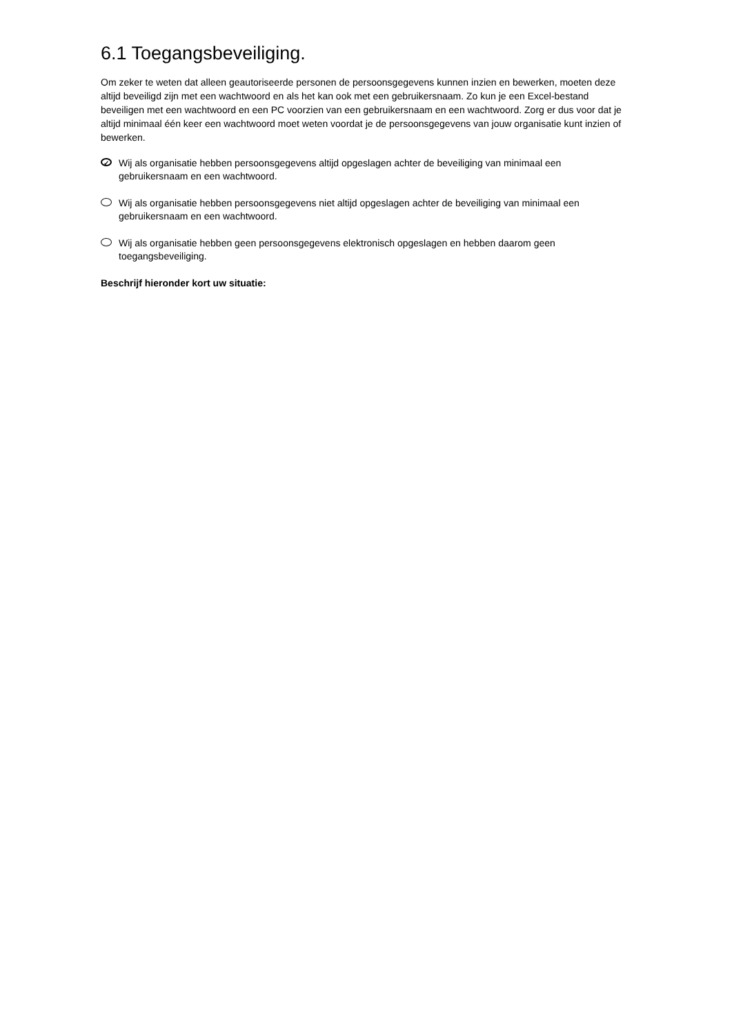6.1 Toegangsbeveiliging.
Om zeker te weten dat alleen geautoriseerde personen de persoonsgegevens kunnen inzien en bewerken, moeten deze altijd beveiligd zijn met een wachtwoord en als het kan ook met een gebruikersnaam. Zo kun je een Excel-bestand beveiligen met een wachtwoord en een PC voorzien van een gebruikersnaam en een wachtwoord. Zorg er dus voor dat je altijd minimaal één keer een wachtwoord moet weten voordat je de persoonsgegevens van jouw organisatie kunt inzien of bewerken.
✓ Wij als organisatie hebben persoonsgegevens altijd opgeslagen achter de beveiliging van minimaal een gebruikersnaam en een wachtwoord.
Wij als organisatie hebben persoonsgegevens niet altijd opgeslagen achter de beveiliging van minimaal een gebruikersnaam en een wachtwoord.
Wij als organisatie hebben geen persoonsgegevens elektronisch opgeslagen en hebben daarom geen toegangsbeveiliging.
Beschrijf hieronder kort uw situatie: